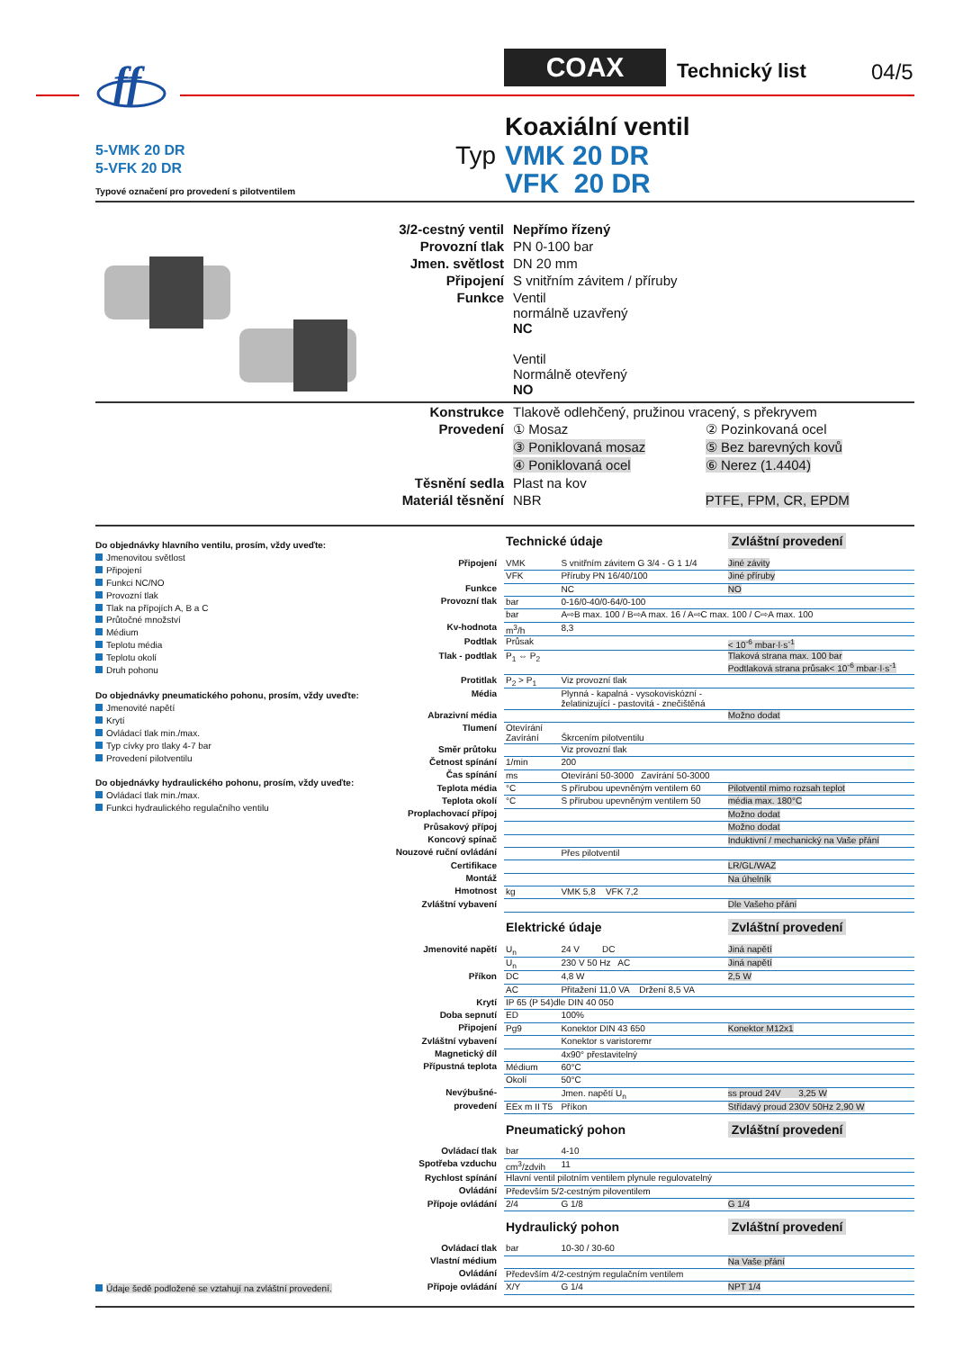ff
COAX Technický list 04/5
5-VMK 20 DR
5-VFK 20 DR
Typové označení pro provedení s pilotventilem
Typ
Koaxiální ventil
VMK 20 DR
VFK 20 DR
| 3/2-cestný ventil | Nepřímo řízený |
| Provozní tlak | PN 0-100 bar |
| Jmen. světlost | DN 20 mm |
| Připojení | S vnitřním závitem / příruby |
| Funkce | Ventil normálně uzavřený NC Ventil Normálně otevřený NO |
| Konstrukce | Tlakově odlehčený, pružinou vracený, s překryvem | |
| Provedení | ① Mosaz | ② Pozinkovaná ocel |
| | ③ Poniklovaná mosaz | ⑤ Bez barevných kovů |
| | ④ Poniklovaná ocel | ⑥ Nerez (1.4404) |
| Těsnění sedla | Plast na kov | |
| Materiál těsnění | NBR | PTFE, FPM, CR, EPDM |
Do objednávky hlavního ventilu, prosím, vždy uveďte:
Jmenovitou světlost
Připojení
Funkci NC/NO
Provozní tlak
Tlak na přípojích A, B a C
Průtočné množství
Médium
Teplotu média
Teplotu okolí
Druh pohonu
Do objednávky pneumatického pohonu, prosím, vždy uveďte:
Jmenovité napětí
Krytí
Ovládací tlak min./max.
Typ cívky pro tlaky 4-7 bar
Provedení pilotventilu
Do objednávky hydraulického pohonu, prosím, vždy uveďte:
Ovládací tlak min./max.
Funkci hydraulického regulačního ventilu
Údaje šedě podložené se vztahují na zvláštní provedení.
| | Technické údaje | | Zvláštní provedení |
| Připojení | VMK | S vnitřním závitem G 3/4 - G 1 1/4 | Jiné závity |
| | VFK | Příruby PN 16/40/100 | Jiné příruby |
| Funkce | | NC | NO |
| Provozní tlak | bar | 0-16/0-40/0-64/0-100 | |
| | bar | A⇨B max. 100 / B⇨A max. 16 / A⇨C max. 100 / C⇨A max. 100 | |
| Kv-hodnota | m<sup>3</sup>/h | 8,3 | |
| Podtlak | Průsak | | < 10<sup>-6</sup> mbar·l·s<sup>-1</sup> |
| Tlak - podtlak | P<sub>1</sub> ⇔ P<sub>2</sub> | | Tlaková strana max. 100 bar Podtlaková strana průsak< 10<sup>-6</sup> mbar·l·s<sup>-1</sup> |
| Protitlak | P<sub>2</sub> > P<sub>1</sub> | Viz provozní tlak | |
| Média | | Plynná - kapalná - vysokoviskózní - želatinizující - pastovitá - znečištěná | |
| Abrazivní média | | | Možno dodat |
| Tlumení | Otevírání Zavírání | Škrcením pilotventilu | |
| Směr průtoku | | Viz provozní tlak | |
| Četnost spínání | 1/min | 200 | |
| Čas spínání | ms | Otevírání 50-3000 Zavírání 50-3000 | |
| Teplota média | °C | S přírubou upevněným ventilem 60 | Pilotventil mimo rozsah teplot |
| Teplota okolí | °C | S přírubou upevněným ventilem 50 | média max. 180°C |
| Proplachovací přípoj | | | Možno dodat |
| Průsakový přípoj | | | Možno dodat |
| Koncový spínač | | | Induktivní / mechanický na Vaše přání |
| Nouzové ruční ovládání | | Přes pilotventil | |
| Certifikace | | | LR/GL/WAZ |
| Montáž | | | Na úhelník |
| Hmotnost | kg | VMK 5,8 VFK 7,2 | |
| Zvláštní vybavení | | | Dle Vašeho přání |
| | Elektrické údaje | | Zvláštní provedení |
| Jmenovité napětí | U<sub>n</sub> | 24 V DC | Jiná napětí |
| | U<sub>n</sub> | 230 V 50 Hz AC | Jiná napětí |
| Příkon | DC | 4,8 W | 2,5 W |
| | AC | Přitažení 11,0 VA Držení 8,5 VA | |
| Krytí | IP 65 (P 54)dle DIN 40 050 | | |
| Doba sepnutí | ED | 100% | |
| Připojení | Pg9 | Konektor DIN 43 650 | Konektor M12x1 |
| Zvláštní vybavení | | Konektor s varistoremr | |
| Magnetický díl | | 4x90° přestavitelný | |
| Přípustná teplota | Médium | 60°C | |
| | Okolí | 50°C | |
| Nevýbušné- | | Jmen. napětí U<sub>n</sub> | ss proud 24V 3,25 W |
| provedení | EEx m II T5 | Příkon | Střídavý proud 230V 50Hz 2,90 W |
| | Pneumatický pohon | | Zvláštní provedení |
| Ovládací tlak | bar | 4-10 | |
| Spotřeba vzduchu | cm<sup>3</sup>/zdvih | 11 | |
| Rychlost spínání | Hlavní ventil pilotním ventilem plynule regulovatelný | | |
| Ovládání | Především 5/2-cestným piloventilem | | |
| Přípoje ovládání | 2/4 | G 1/8 | G 1/4 |
| | Hydraulický pohon | | Zvláštní provedení |
| Ovládací tlak | bar | 10-30 / 30-60 | |
| Vlastní médium | | | Na Vaše přání |
| Ovládání | Především 4/2-cestným regulačním ventilem | | |
| Přípoje ovládání | X/Y | G 1/4 | NPT 1/4 |